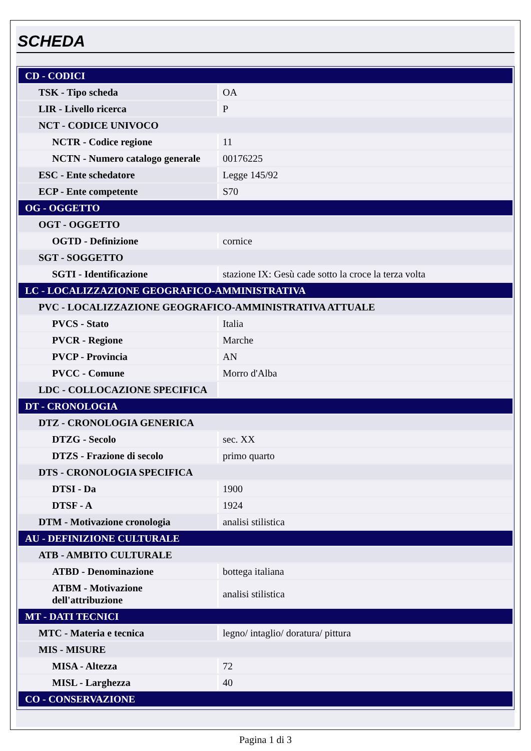SCHEDA
| CD - CODICI | |
| TSK - Tipo scheda | OA |
| LIR - Livello ricerca | P |
| NCT - CODICE UNIVOCO | |
| NCTR - Codice regione | 11 |
| NCTN - Numero catalogo generale | 00176225 |
| ESC - Ente schedatore | Legge 145/92 |
| ECP - Ente competente | S70 |
| OG - OGGETTO | |
| OGT - OGGETTO | |
| OGTD - Definizione | cornice |
| SGT - SOGGETTO | |
| SGTI - Identificazione | stazione IX: Gesù cade sotto la croce la terza volta |
| LC - LOCALIZZAZIONE GEOGRAFICO-AMMINISTRATIVA | |
| PVC - LOCALIZZAZIONE GEOGRAFICO-AMMINISTRATIVA ATTUALE | |
| PVCS - Stato | Italia |
| PVCR - Regione | Marche |
| PVCP - Provincia | AN |
| PVCC - Comune | Morro d'Alba |
| LDC - COLLOCAZIONE SPECIFICA | |
| DT - CRONOLOGIA | |
| DTZ - CRONOLOGIA GENERICA | |
| DTZG - Secolo | sec. XX |
| DTZS - Frazione di secolo | primo quarto |
| DTS - CRONOLOGIA SPECIFICA | |
| DTSI - Da | 1900 |
| DTSF - A | 1924 |
| DTM - Motivazione cronologia | analisi stilistica |
| AU - DEFINIZIONE CULTURALE | |
| ATB - AMBITO CULTURALE | |
| ATBD - Denominazione | bottega italiana |
| ATBM - Motivazione dell'attribuzione | analisi stilistica |
| MT - DATI TECNICI | |
| MTC - Materia e tecnica | legno/ intaglio/ doratura/ pittura |
| MIS - MISURE | |
| MISA - Altezza | 72 |
| MISL - Larghezza | 40 |
| CO - CONSERVAZIONE | |
Pagina 1 di 3